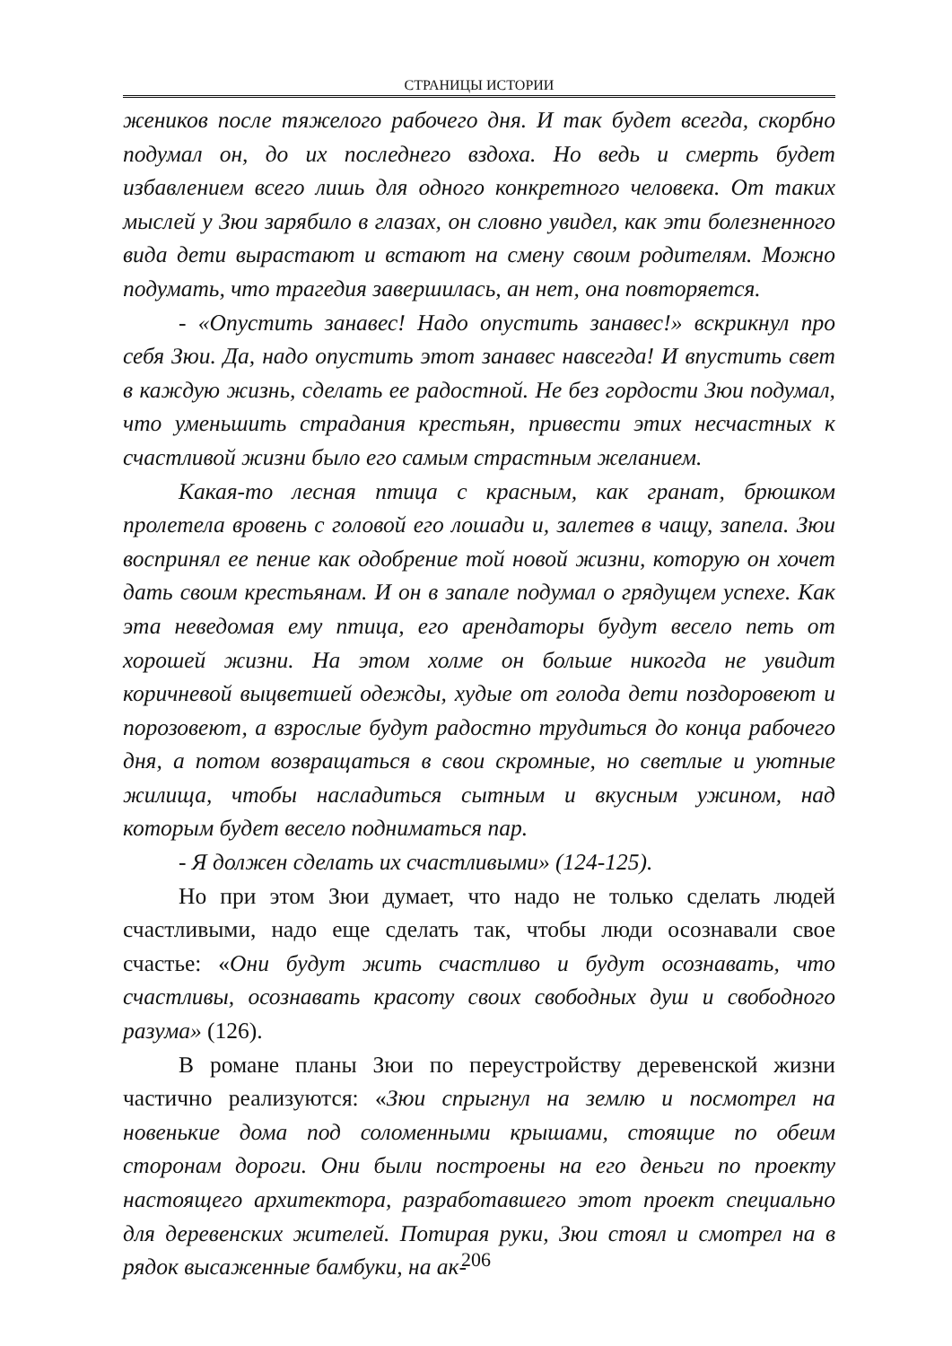СТРАНИЦЫ ИСТОРИИ
жеников после тяжелого рабочего дня. И так будет всегда, скорбно подумал он, до их последнего вздоха. Но ведь и смерть будет избавлением всего лишь для одного конкретного человека. От таких мыслей у Зюи зарябило в глазах, он словно увидел, как эти болезненного вида дети вырастают и встают на смену своим родителям. Можно подумать, что трагедия завершилась, ан нет, она повторяется.
- «Опустить занавес! Надо опустить занавес!» вскрикнул про себя Зюи. Да, надо опустить этот занавес навсегда! И впустить свет в каждую жизнь, сделать ее радостной. Не без гордости Зюи подумал, что уменьшить страдания крестьян, привести этих несчастных к счастливой жизни было его самым страстным желанием.
Какая-то лесная птица с красным, как гранат, брюшком пролетела вровень с головой его лошади и, залетев в чащу, запела. Зюи воспринял ее пение как одобрение той новой жизни, которую он хочет дать своим крестьянам. И он в запале подумал о грядущем успехе. Как эта неведомая ему птица, его арендаторы будут весело петь от хорошей жизни. На этом холме он больше никогда не увидит коричневой выцветшей одежды, худые от голода дети поздоровеют и порозовеют, а взрослые будут радостно трудиться до конца рабочего дня, а потом возвращаться в свои скромные, но светлые и уютные жилища, чтобы насладиться сытным и вкусным ужином, над которым будет весело подниматься пар.
- Я должен сделать их счастливыми» (124-125).
Но при этом Зюи думает, что надо не только сделать людей счастливыми, надо еще сделать так, чтобы люди осознавали свое счастье: «Они будут жить счастливо и будут осознавать, что счастливы, осознавать красоту своих свободных душ и свободного разума» (126).
В романе планы Зюи по переустройству деревенской жизни частично реализуются: «Зюи спрыгнул на землю и посмотрел на новенькие дома под соломенными крышами, стоящие по обеим сторонам дороги. Они были построены на его деньги по проекту настоящего архитектора, разработавшего этот проект специально для деревенских жителей. Потирая руки, Зюи стоял и смотрел на в рядок высаженные бамбуки, на ак-
206